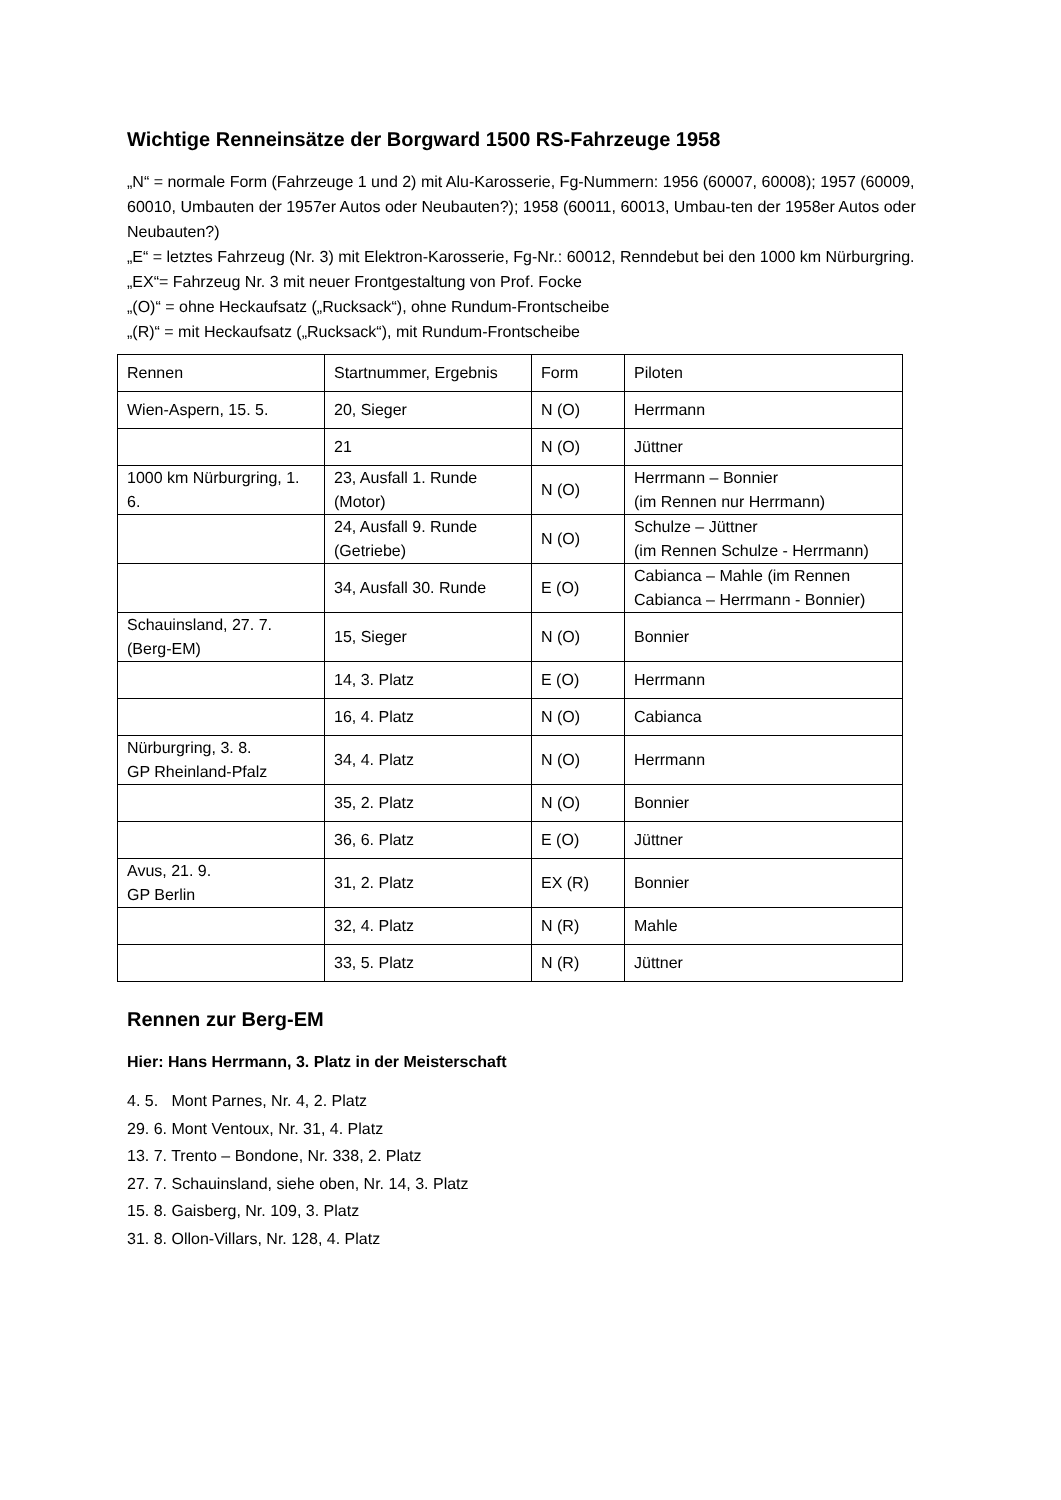Wichtige Renneinsätze der Borgward 1500 RS-Fahrzeuge 1958
„N“ = normale Form (Fahrzeuge 1 und 2) mit Alu-Karosserie, Fg-Nummern: 1956 (60007, 60008); 1957 (60009, 60010, Umbauten der 1957er Autos oder Neubauten?); 1958 (60011, 60013, Umbau-ten der 1958er Autos oder Neubauten?)
„E“ = letztes Fahrzeug (Nr. 3) mit Elektron-Karosserie, Fg-Nr.: 60012, Renndebut bei den 1000 km Nürburgring. „EX“= Fahrzeug Nr. 3 mit neuer Frontgestaltung von Prof. Focke
„(O)“ = ohne Heckaufsatz („Rucksack“), ohne Rundum-Frontscheibe
„(R)“ = mit Heckaufsatz („Rucksack“), mit Rundum-Frontscheibe
| Rennen | Startnummer, Ergebnis | Form | Piloten |
| Wien-Aspern, 15. 5. | 20, Sieger | N (O) | Herrmann |
| | 21 | N (O) | Jüttner |
| 1000 km Nürburgring, 1. 6. | 23, Ausfall 1. Runde (Motor) | N (O) | Herrmann – Bonnier (im Rennen nur Herrmann) |
| | 24, Ausfall 9. Runde (Getriebe) | N (O) | Schulze – Jüttner (im Rennen Schulze - Herrmann) |
| | 34, Ausfall 30. Runde | E (O) | Cabianca – Mahle (im Rennen Cabianca – Herrmann - Bonnier) |
| Schauinsland, 27. 7. (Berg-EM) | 15, Sieger | N (O) | Bonnier |
| | 14, 3. Platz | E (O) | Herrmann |
| | 16, 4. Platz | N (O) | Cabianca |
| Nürburgring, 3. 8. GP Rheinland-Pfalz | 34, 4. Platz | N (O) | Herrmann |
| | 35, 2. Platz | N (O) | Bonnier |
| | 36, 6. Platz | E (O) | Jüttner |
| Avus, 21. 9. GP Berlin | 31, 2. Platz | EX (R) | Bonnier |
| | 32, 4. Platz | N (R) | Mahle |
| | 33, 5. Platz | N (R) | Jüttner |
Rennen zur Berg-EM
Hier: Hans Herrmann, 3. Platz in der Meisterschaft
4. 5. Mont Parnes, Nr. 4, 2. Platz
29. 6. Mont Ventoux, Nr. 31, 4. Platz
13. 7. Trento – Bondone, Nr. 338, 2. Platz
27. 7. Schauinsland, siehe oben, Nr. 14, 3. Platz
15. 8. Gaisberg, Nr. 109, 3. Platz
31. 8. Ollon-Villars, Nr. 128, 4. Platz